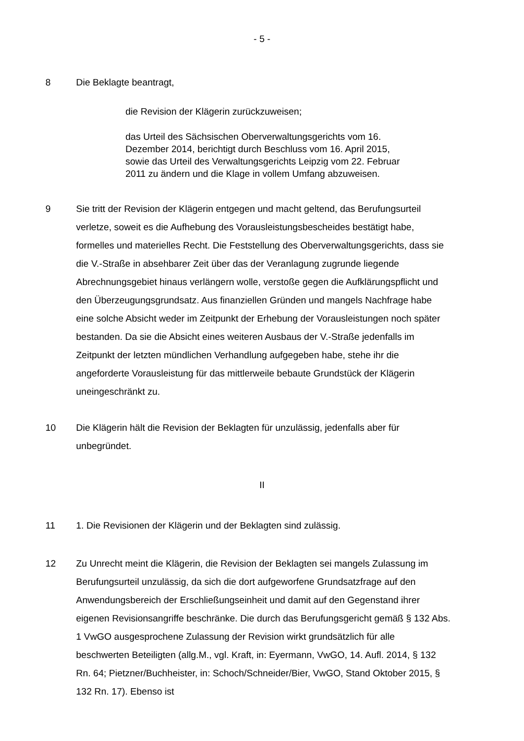- 5 -
8 Die Beklagte beantragt,
die Revision der Klägerin zurückzuweisen;
das Urteil des Sächsischen Oberverwaltungsgerichts vom 16. Dezember 2014, berichtigt durch Beschluss vom 16. April 2015, sowie das Urteil des Verwaltungsgerichts Leipzig vom 22. Februar 2011 zu ändern und die Klage in vollem Umfang abzuweisen.
9 Sie tritt der Revision der Klägerin entgegen und macht geltend, das Berufungsurteil verletze, soweit es die Aufhebung des Vorausleistungsbescheides bestätigt habe, formelles und materielles Recht. Die Feststellung des Oberverwaltungsgerichts, dass sie die V.-Straße in absehbarer Zeit über das der Veranlagung zugrunde liegende Abrechnungsgebiet hinaus verlängern wolle, verstoße gegen die Aufklärungspflicht und den Überzeugungsgrundsatz. Aus finanziellen Gründen und mangels Nachfrage habe eine solche Absicht weder im Zeitpunkt der Erhebung der Vorausleistungen noch später bestanden. Da sie die Absicht eines weiteren Ausbaus der V.-Straße jedenfalls im Zeitpunkt der letzten mündlichen Verhandlung aufgegeben habe, stehe ihr die angeforderte Vorausleistung für das mittlerweile bebaute Grundstück der Klägerin uneingeschränkt zu.
10 Die Klägerin hält die Revision der Beklagten für unzulässig, jedenfalls aber für unbegründet.
II
11 1. Die Revisionen der Klägerin und der Beklagten sind zulässig.
12 Zu Unrecht meint die Klägerin, die Revision der Beklagten sei mangels Zulassung im Berufungsurteil unzulässig, da sich die dort aufgeworfene Grundsatzfrage auf den Anwendungsbereich der Erschließungseinheit und damit auf den Gegenstand ihrer eigenen Revisionsangriffe beschränke. Die durch das Berufungsgericht gemäß § 132 Abs. 1 VwGO ausgesprochene Zulassung der Revision wirkt grundsätzlich für alle beschwerten Beteiligten (allg.M., vgl. Kraft, in: Eyermann, VwGO, 14. Aufl. 2014, § 132 Rn. 64; Pietzner/Buchheister, in: Schoch/Schneider/Bier, VwGO, Stand Oktober 2015, § 132 Rn. 17). Ebenso ist